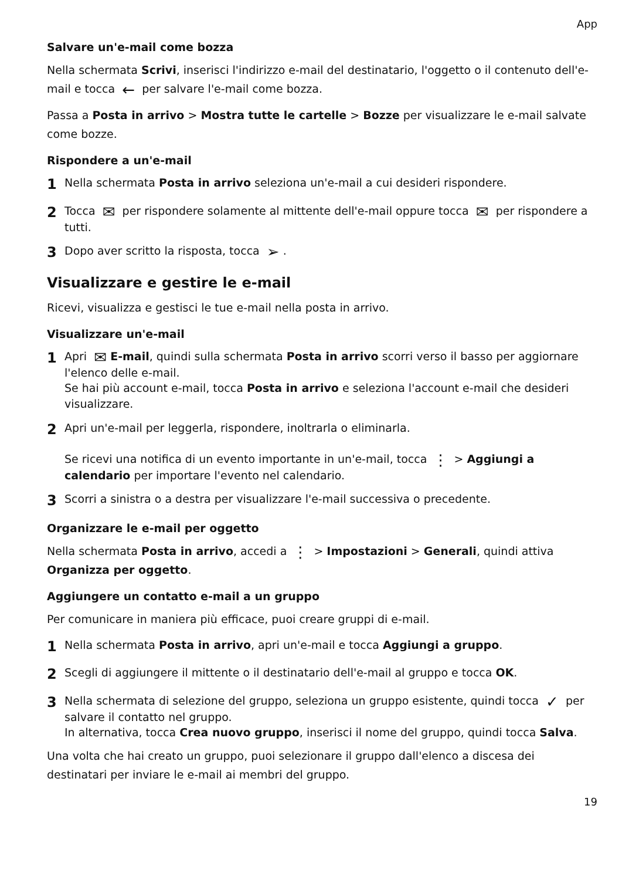App
Salvare un'e-mail come bozza
Nella schermata Scrivi, inserisci l'indirizzo e-mail del destinatario, l'oggetto o il contenuto dell'e-mail e tocca ← per salvare l'e-mail come bozza.
Passa a Posta in arrivo > Mostra tutte le cartelle > Bozze per visualizzare le e-mail salvate come bozze.
Rispondere a un'e-mail
1 Nella schermata Posta in arrivo seleziona un'e-mail a cui desideri rispondere.
2 Tocca ✉ per rispondere solamente al mittente dell'e-mail oppure tocca ✉ per rispondere a tutti.
3 Dopo aver scritto la risposta, tocca ➢.
Visualizzare e gestire le e-mail
Ricevi, visualizza e gestisci le tue e-mail nella posta in arrivo.
Visualizzare un'e-mail
1 Apri ✉ E-mail, quindi sulla schermata Posta in arrivo scorri verso il basso per aggiornare l'elenco delle e-mail.
Se hai più account e-mail, tocca Posta in arrivo e seleziona l'account e-mail che desideri visualizzare.
2 Apri un'e-mail per leggerla, rispondere, inoltrarla o eliminarla.
Se ricevi una notifica di un evento importante in un'e-mail, tocca ⋮ > Aggiungi a calendario per importare l'evento nel calendario.
3 Scorri a sinistra o a destra per visualizzare l'e-mail successiva o precedente.
Organizzare le e-mail per oggetto
Nella schermata Posta in arrivo, accedi a ⋮ > Impostazioni > Generali, quindi attiva Organizza per oggetto.
Aggiungere un contatto e-mail a un gruppo
Per comunicare in maniera più efficace, puoi creare gruppi di e-mail.
1 Nella schermata Posta in arrivo, apri un'e-mail e tocca Aggiungi a gruppo.
2 Scegli di aggiungere il mittente o il destinatario dell'e-mail al gruppo e tocca OK.
3 Nella schermata di selezione del gruppo, seleziona un gruppo esistente, quindi tocca ✓ per salvare il contatto nel gruppo.
In alternativa, tocca Crea nuovo gruppo, inserisci il nome del gruppo, quindi tocca Salva.
Una volta che hai creato un gruppo, puoi selezionare il gruppo dall'elenco a discesa dei destinatari per inviare le e-mail ai membri del gruppo.
19